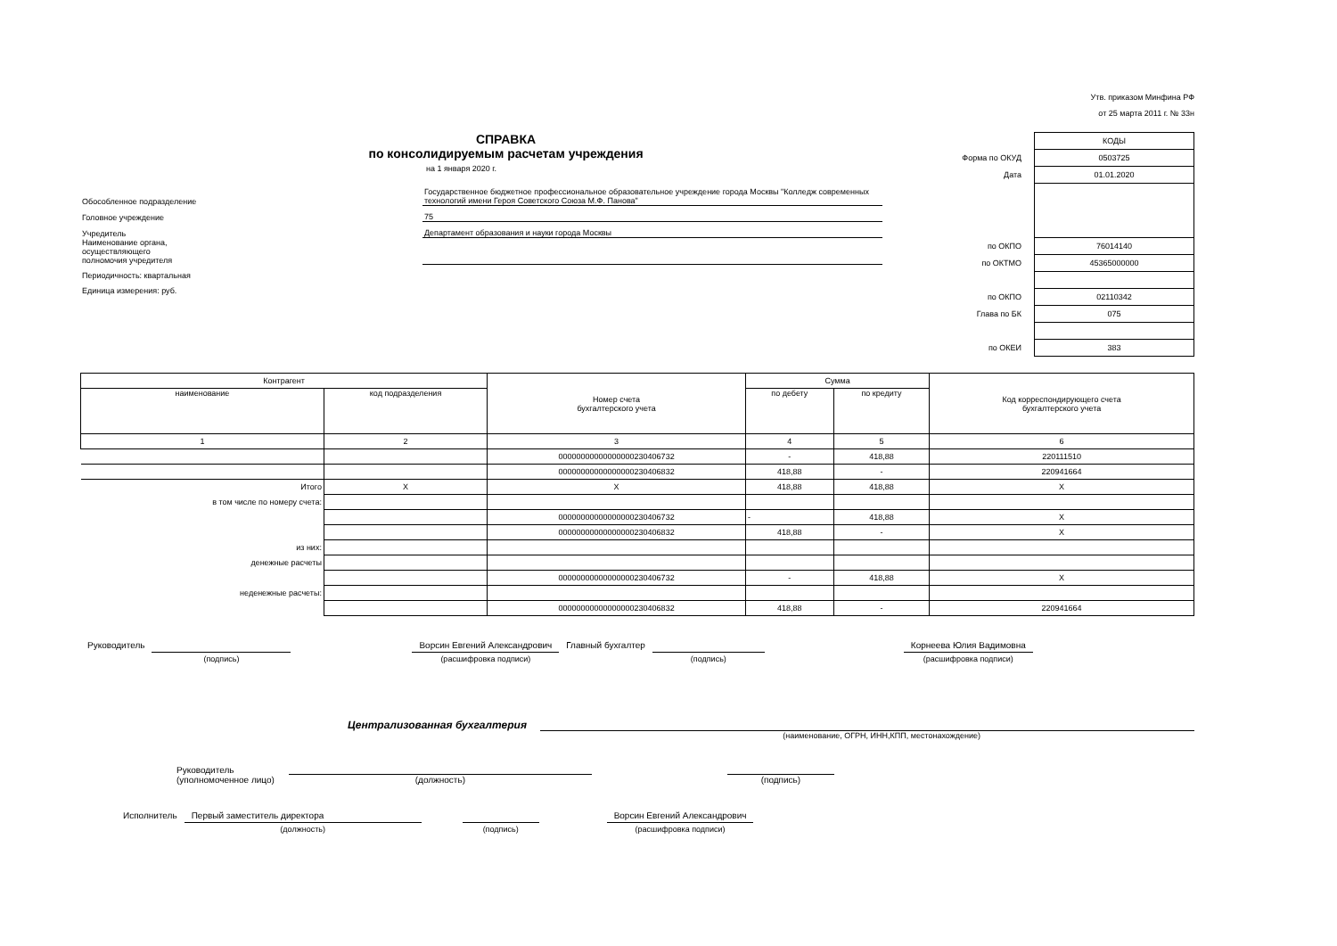Утв. приказом Минфина РФ
от 25 марта 2011 г. № 33н
СПРАВКА
по консолидируемым расчетам учреждения
на 1 января 2020 г.
| Обособленное подразделение | Государственное бюджетное профессиональное образовательное учреждение города Москвы "Колледж современных технологий имени Героя Советского Союза М.Ф. Панова" |
| Головное учреждение | 75 |
| Учредитель | Департамент образования и науки города Москвы |
| Наименование органа, осуществляющего полномочия учредителя | |
| Периодичность: квартальная | |
| Единица измерения: руб. | |
| | КОДЫ |
| Форма по ОКУД | 0503725 |
| Дата | 01.01.2020 |
| по ОКПО | 76014140 |
| по ОКТМО | 45365000000 |
| по ОКПО | 02110342 |
| Глава по БК | 075 |
| по ОКЕИ | 383 |
| Контрагент | | Номер счета бухгалтерского учета | Сумма | | Код корреспондирующего счета бухгалтерского учета |
| --- | --- | --- | --- | --- | --- |
| наименование | код подразделения | | по дебету | по кредиту | |
| 1 | 2 | 3 | 4 | 5 | 6 |
| | | 00000000000000000230406732 | - | 418,88 | 220111510 |
| | | 00000000000000000230406832 | 418,88 | - | 220941664 |
| Итого | X | X | 418,88 | 418,88 | X |
| в том числе по номеру счета: | | | | | |
| | | 00000000000000000230406732 | - | 418,88 | X |
| | | 00000000000000000230406832 | 418,88 | - | X |
| из них: | | | | | |
| денежные расчеты | | | | | |
| | | 00000000000000000230406732 | - | 418,88 | X |
| неденежные расчеты: | | | | | |
| | | 00000000000000000230406832 | 418,88 | - | 220941664 |
| Руководитель | | | Ворсин Евгений Александрович | Главный бухгалтер | | | Корнеева Юлия Вадимовна |
| | (подпись) | | (расшифровка подписи) | | (подпись) | | (расшифровка подписи) |
Централизованная бухгалтерия
(наименование, ОГРН, ИНН,КПП, местонахождение)
| Руководитель (уполномоченное лицо) | (должность) | | (подпись) |
| Исполнитель | Первый заместитель директора | | | | Ворсин Евгений Александрович |
| | (должность) | | (подпись) | | (расшифровка подписи) |